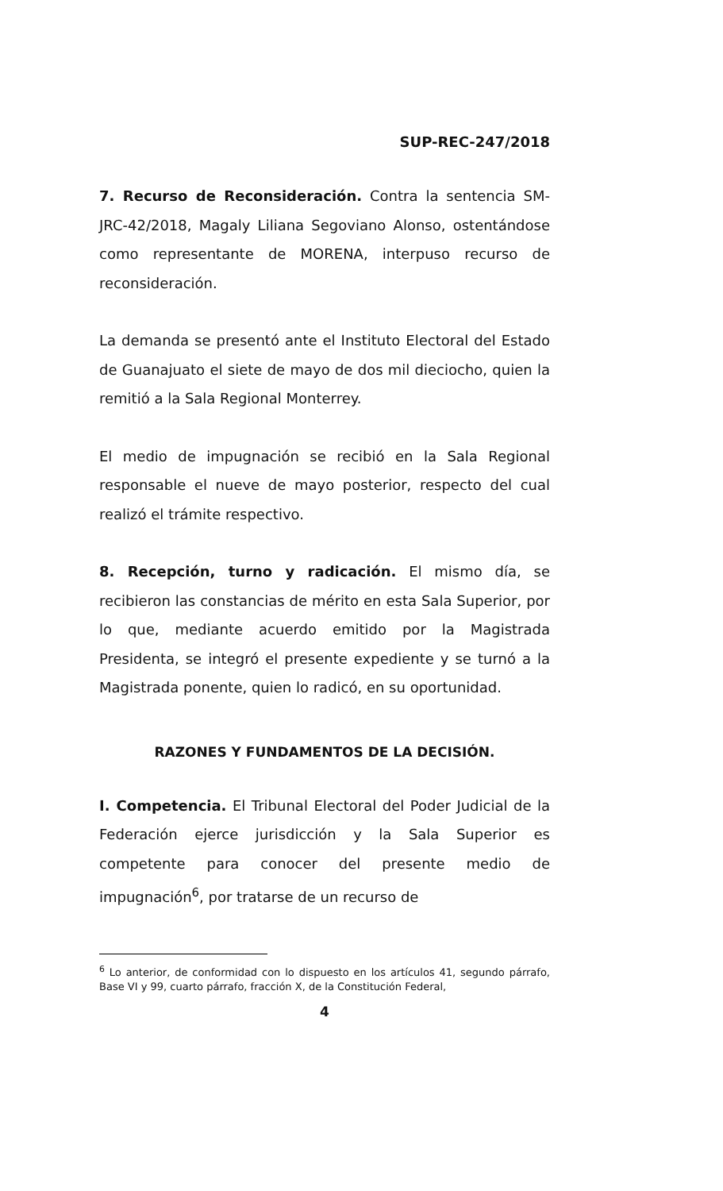SUP-REC-247/2018
7. Recurso de Reconsideración. Contra la sentencia SM-JRC-42/2018, Magaly Liliana Segoviano Alonso, ostentándose como representante de MORENA, interpuso recurso de reconsideración.
La demanda se presentó ante el Instituto Electoral del Estado de Guanajuato el siete de mayo de dos mil dieciocho, quien la remitió a la Sala Regional Monterrey.
El medio de impugnación se recibió en la Sala Regional responsable el nueve de mayo posterior, respecto del cual realizó el trámite respectivo.
8. Recepción, turno y radicación. El mismo día, se recibieron las constancias de mérito en esta Sala Superior, por lo que, mediante acuerdo emitido por la Magistrada Presidenta, se integró el presente expediente y se turnó a la Magistrada ponente, quien lo radicó, en su oportunidad.
RAZONES Y FUNDAMENTOS DE LA DECISIÓN.
I. Competencia. El Tribunal Electoral del Poder Judicial de la Federación ejerce jurisdicción y la Sala Superior es competente para conocer del presente medio de impugnación<sup>6</sup>, por tratarse de un recurso de
<sup>6</sup> Lo anterior, de conformidad con lo dispuesto en los artículos 41, segundo párrafo, Base VI y 99, cuarto párrafo, fracción X, de la Constitución Federal,
4